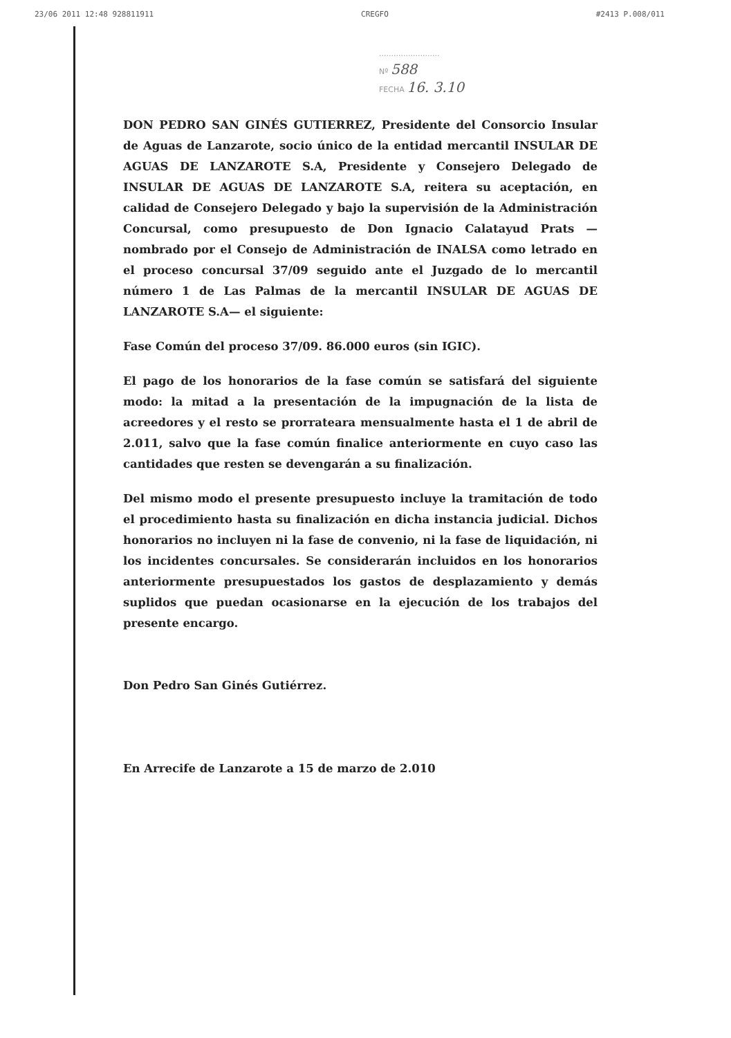23/06 2011 12:48 928811911 CREGFO #2413 P.008/011
.........................
Nº 588
FECHA 16. 3.10
DON PEDRO SAN GINÉS GUTIERREZ, Presidente del Consorcio Insular de Aguas de Lanzarote, socio único de la entidad mercantil INSULAR DE AGUAS DE LANZAROTE S.A, Presidente y Consejero Delegado de INSULAR DE AGUAS DE LANZAROTE S.A, reitera su aceptación, en calidad de Consejero Delegado y bajo la supervisión de la Administración Concursal, como presupuesto de Don Ignacio Calatayud Prats —nombrado por el Consejo de Administración de INALSA como letrado en el proceso concursal 37/09 seguido ante el Juzgado de lo mercantil número 1 de Las Palmas de la mercantil INSULAR DE AGUAS DE LANZAROTE S.A— el siguiente:
Fase Común del proceso 37/09. 86.000 euros (sin IGIC).
El pago de los honorarios de la fase común se satisfará del siguiente modo: la mitad a la presentación de la impugnación de la lista de acreedores y el resto se prorrateara mensualmente hasta el 1 de abril de 2.011, salvo que la fase común finalice anteriormente en cuyo caso las cantidades que resten se devengarán a su finalización.
Del mismo modo el presente presupuesto incluye la tramitación de todo el procedimiento hasta su finalización en dicha instancia judicial. Dichos honorarios no incluyen ni la fase de convenio, ni la fase de liquidación, ni los incidentes concursales. Se considerarán incluidos en los honorarios anteriormente presupuestados los gastos de desplazamiento y demás suplidos que puedan ocasionarse en la ejecución de los trabajos del presente encargo.
Don Pedro San Ginés Gutiérrez.
En Arrecife de Lanzarote a 15 de marzo de 2.010